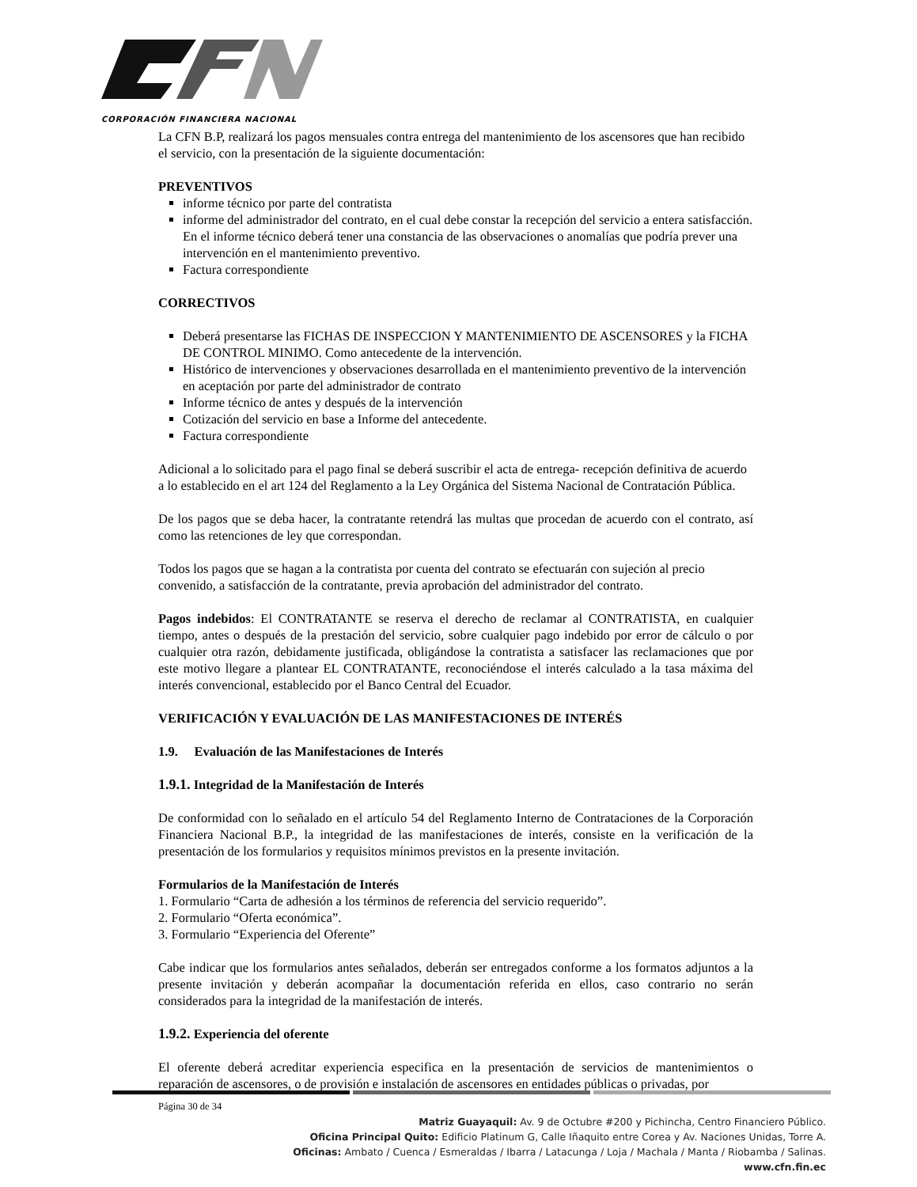CORPORACIÓN FINANCIERA NACIONAL
La CFN B.P, realizará los pagos mensuales contra entrega del mantenimiento de los ascensores que han recibido el servicio, con la presentación de la siguiente documentación:
PREVENTIVOS
informe técnico por parte del contratista
informe del administrador del contrato, en el cual debe constar la recepción del servicio a entera satisfacción. En el informe técnico deberá tener una constancia de las observaciones o anomalías que podría prever una intervención en el mantenimiento preventivo.
Factura correspondiente
CORRECTIVOS
Deberá presentarse las FICHAS DE INSPECCION Y MANTENIMIENTO DE ASCENSORES y la FICHA DE CONTROL MINIMO. Como antecedente de la intervención.
Histórico de intervenciones y observaciones desarrollada en el mantenimiento preventivo de la intervención en aceptación por parte del administrador de contrato
Informe técnico de antes y después de la intervención
Cotización del servicio en base a Informe del antecedente.
Factura correspondiente
Adicional a lo solicitado para el pago final se deberá suscribir el acta de entrega- recepción definitiva de acuerdo a lo establecido en el art 124 del Reglamento a la Ley Orgánica del Sistema Nacional de Contratación Pública.
De los pagos que se deba hacer, la contratante retendrá las multas que procedan de acuerdo con el contrato, así como las retenciones de ley que correspondan.
Todos los pagos que se hagan a la contratista por cuenta del contrato se efectuarán con sujeción al precio convenido, a satisfacción de la contratante, previa aprobación del administrador del contrato.
Pagos indebidos: El CONTRATANTE se reserva el derecho de reclamar al CONTRATISTA, en cualquier tiempo, antes o después de la prestación del servicio, sobre cualquier pago indebido por error de cálculo o por cualquier otra razón, debidamente justificada, obligándose la contratista a satisfacer las reclamaciones que por este motivo llegare a plantear EL CONTRATANTE, reconociéndose el interés calculado a la tasa máxima del interés convencional, establecido por el Banco Central del Ecuador.
VERIFICACIÓN Y EVALUACIÓN DE LAS MANIFESTACIONES DE INTERÉS
1.9. Evaluación de las Manifestaciones de Interés
1.9.1. Integridad de la Manifestación de Interés
De conformidad con lo señalado en el artículo 54 del Reglamento Interno de Contrataciones de la Corporación Financiera Nacional B.P., la integridad de las manifestaciones de interés, consiste en la verificación de la presentación de los formularios y requisitos mínimos previstos en la presente invitación.
Formularios de la Manifestación de Interés
1. Formulario “Carta de adhesión a los términos de referencia del servicio requerido”.
2. Formulario “Oferta económica”.
3. Formulario “Experiencia del Oferente”
Cabe indicar que los formularios antes señalados, deberán ser entregados conforme a los formatos adjuntos a la presente invitación y deberán acompañar la documentación referida en ellos, caso contrario no serán considerados para la integridad de la manifestación de interés.
1.9.2. Experiencia del oferente
El oferente deberá acreditar experiencia especifica en la presentación de servicios de mantenimientos o reparación de ascensores, o de provisión e instalación de ascensores en entidades públicas o privadas, por
Página 30 de 34
Matriz Guayaquil: Av. 9 de Octubre #200 y Pichincha, Centro Financiero Público.
Oficina Principal Quito: Edificio Platinum G, Calle Iñaquito entre Corea y Av. Naciones Unidas, Torre A.
Oficinas: Ambato / Cuenca / Esmeraldas / Ibarra / Latacunga / Loja / Machala / Manta / Riobamba / Salinas.
www.cfn.fin.ec